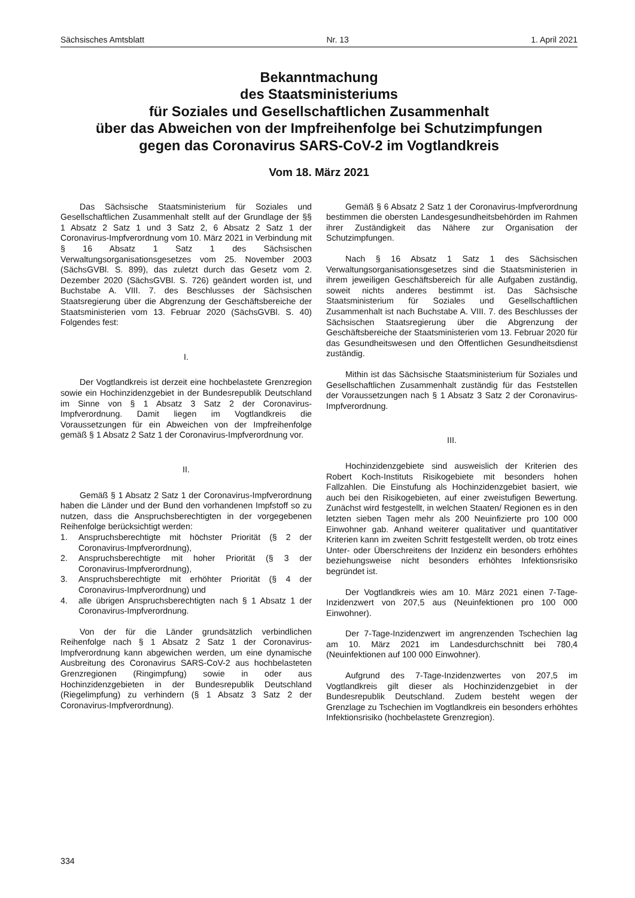Sächsisches Amtsblatt Nr. 13 1. April 2021
Bekanntmachung
des Staatsministeriums
für Soziales und Gesellschaftlichen Zusammenhalt
über das Abweichen von der Impfreihenfolge bei Schutzimpfungen
gegen das Coronavirus SARS-CoV-2 im Vogtlandkreis
Vom 18. März 2021
Das Sächsische Staatsministerium für Soziales und Gesellschaftlichen Zusammenhalt stellt auf der Grundlage der §§ 1 Absatz 2 Satz 1 und 3 Satz 2, 6 Absatz 2 Satz 1 der Coronavirus-Impfverordnung vom 10. März 2021 in Verbindung mit § 16 Absatz 1 Satz 1 des Sächsischen Verwaltungsorganisationsgesetzes vom 25. November 2003 (SächsGVBl. S. 899), das zuletzt durch das Gesetz vom 2. Dezember 2020 (SächsGVBl. S. 726) geändert worden ist, und Buchstabe A. VIII. 7. des Beschlusses der Sächsischen Staatsregierung über die Abgrenzung der Geschäftsbereiche der Staatsministerien vom 13. Februar 2020 (SächsGVBl. S. 40) Folgendes fest:
I.
Der Vogtlandkreis ist derzeit eine hochbelastete Grenzregion sowie ein Hochinzidenzgebiet in der Bundesrepublik Deutschland im Sinne von § 1 Absatz 3 Satz 2 der Coronavirus-Impfverordnung. Damit liegen im Vogtlandkreis die Voraussetzungen für ein Abweichen von der Impfreihenfolge gemäß § 1 Absatz 2 Satz 1 der Coronavirus-Impfverordnung vor.
II.
Gemäß § 1 Absatz 2 Satz 1 der Coronavirus-Impfverordnung haben die Länder und der Bund den vorhandenen Impfstoff so zu nutzen, dass die Anspruchsberechtigten in der vorgegebenen Reihenfolge berücksichtigt werden:
1. Anspruchsberechtigte mit höchster Priorität (§ 2 der Coronavirus-Impfverordnung),
2. Anspruchsberechtigte mit hoher Priorität (§ 3 der Coronavirus-Impfverordnung),
3. Anspruchsberechtigte mit erhöhter Priorität (§ 4 der Coronavirus-Impfverordnung) und
4. alle übrigen Anspruchsberechtigten nach § 1 Absatz 1 der Coronavirus-Impfverordnung.
Von der für die Länder grundsätzlich verbindlichen Reihenfolge nach § 1 Absatz 2 Satz 1 der Coronavirus-Impfverordnung kann abgewichen werden, um eine dynamische Ausbreitung des Coronavirus SARS-CoV-2 aus hochbelasteten Grenzregionen (Ringimpfung) sowie in oder aus Hochinzidenzgebieten in der Bundesrepublik Deutschland (Riegelimpfung) zu verhindern (§ 1 Absatz 3 Satz 2 der Coronavirus-Impfverordnung).
Gemäß § 6 Absatz 2 Satz 1 der Coronavirus-Impfverordnung bestimmen die obersten Landesgesundheitsbehörden im Rahmen ihrer Zuständigkeit das Nähere zur Organisation der Schutzimpfungen.
Nach § 16 Absatz 1 Satz 1 des Sächsischen Verwaltungsorganisationsgesetzes sind die Staatsministerien in ihrem jeweiligen Geschäftsbereich für alle Aufgaben zuständig, soweit nichts anderes bestimmt ist. Das Sächsische Staatsministerium für Soziales und Gesellschaftlichen Zusammenhalt ist nach Buchstabe A. VIII. 7. des Beschlusses der Sächsischen Staatsregierung über die Abgrenzung der Geschäftsbereiche der Staatsministerien vom 13. Februar 2020 für das Gesundheitswesen und den Öffentlichen Gesundheitsdienst zuständig.
Mithin ist das Sächsische Staatsministerium für Soziales und Gesellschaftlichen Zusammenhalt zuständig für das Feststellen der Voraussetzungen nach § 1 Absatz 3 Satz 2 der Coronavirus-Impfverordnung.
III.
Hochinzidenzgebiete sind ausweislich der Kriterien des Robert Koch-Instituts Risikogebiete mit besonders hohen Fallzahlen. Die Einstufung als Hochinzidenzgebiet basiert, wie auch bei den Risikogebieten, auf einer zweistufigen Bewertung. Zunächst wird festgestellt, in welchen Staaten/ Regionen es in den letzten sieben Tagen mehr als 200 Neuinfizierte pro 100 000 Einwohner gab. Anhand weiterer qualitativer und quantitativer Kriterien kann im zweiten Schritt festgestellt werden, ob trotz eines Unter- oder Überschreitens der Inzidenz ein besonders erhöhtes beziehungsweise nicht besonders erhöhtes Infektionsrisiko begründet ist.
Der Vogtlandkreis wies am 10. März 2021 einen 7-Tage-Inzidenzwert von 207,5 aus (Neuinfektionen pro 100 000 Einwohner).
Der 7-Tage-Inzidenzwert im angrenzenden Tschechien lag am 10. März 2021 im Landesdurchschnitt bei 780,4 (Neuinfektionen auf 100 000 Einwohner).
Aufgrund des 7-Tage-Inzidenzwertes von 207,5 im Vogtlandkreis gilt dieser als Hochinzidenzgebiet in der Bundesrepublik Deutschland. Zudem besteht wegen der Grenzlage zu Tschechien im Vogtlandkreis ein besonders erhöhtes Infektionsrisiko (hochbelastete Grenzregion).
334